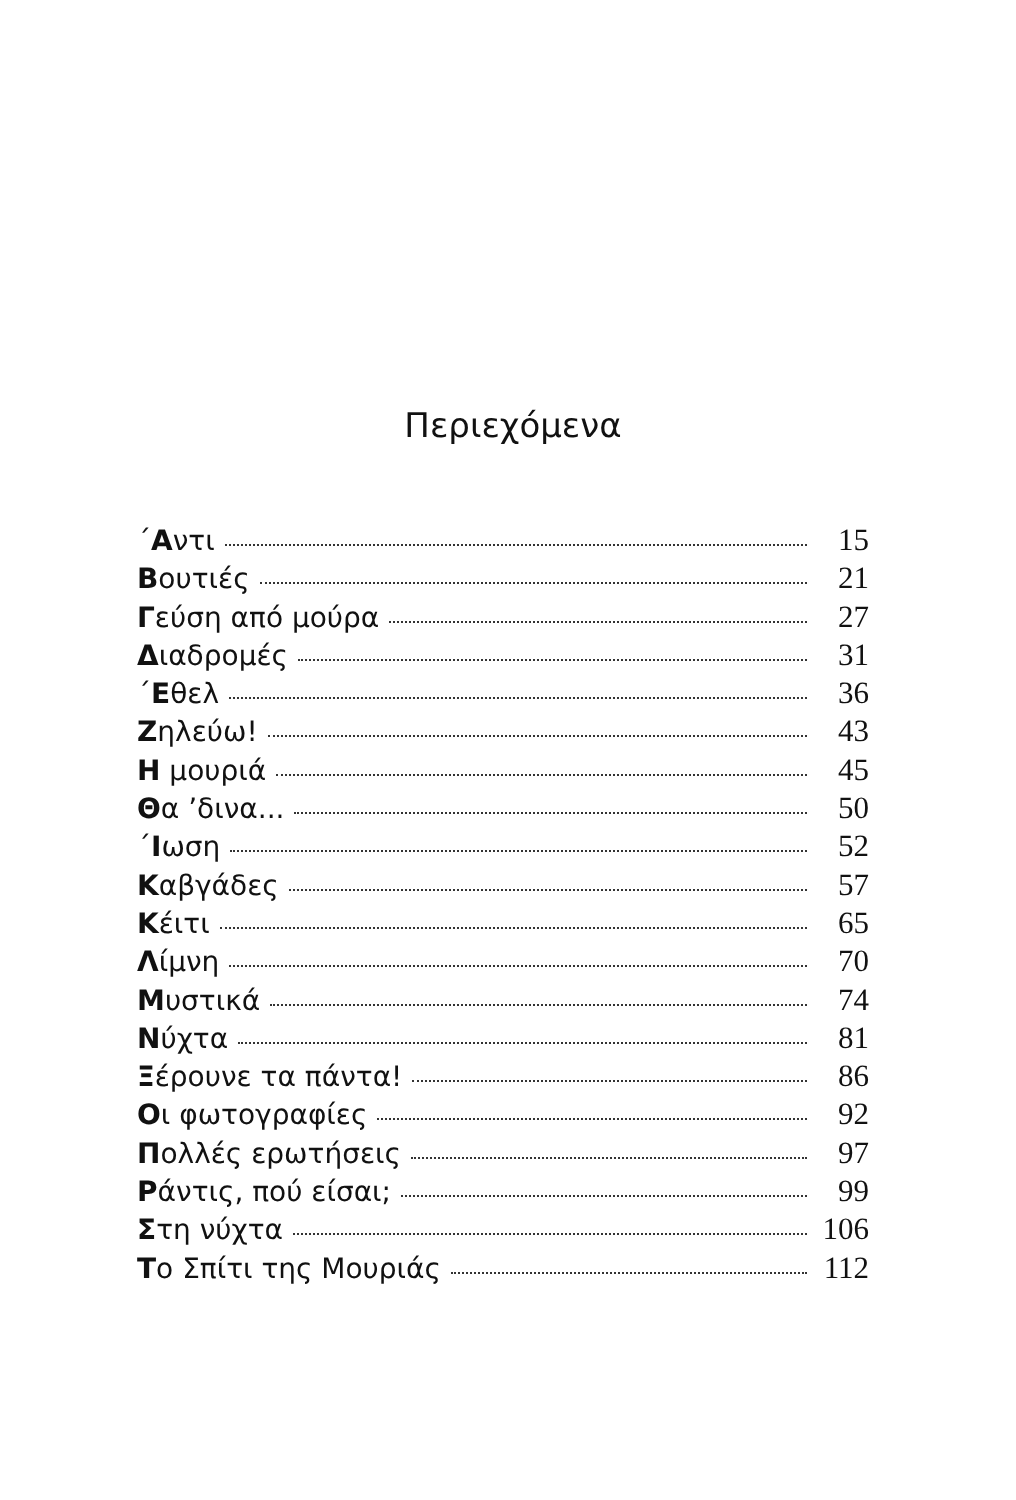Περιεχόμενα
΄Αντι 15
Βουτιές 21
Γεύση από μούρα 27
Διαδρομές 31
΄Εθελ 36
Ζηλεύω! 43
Η μουριά 45
Θα ’δινα... 50
΄Ιωση 52
Καβγάδες 57
Κέιτι 65
Λίμνη 70
Μυστικά 74
Νύχτα 81
Ξέρουνε τα πάντα! 86
Οι φωτογραφίες 92
Πολλές ερωτήσεις 97
Ράντις, πού είσαι; 99
Στη νύχτα 106
Το Σπίτι της Μουριάς 112